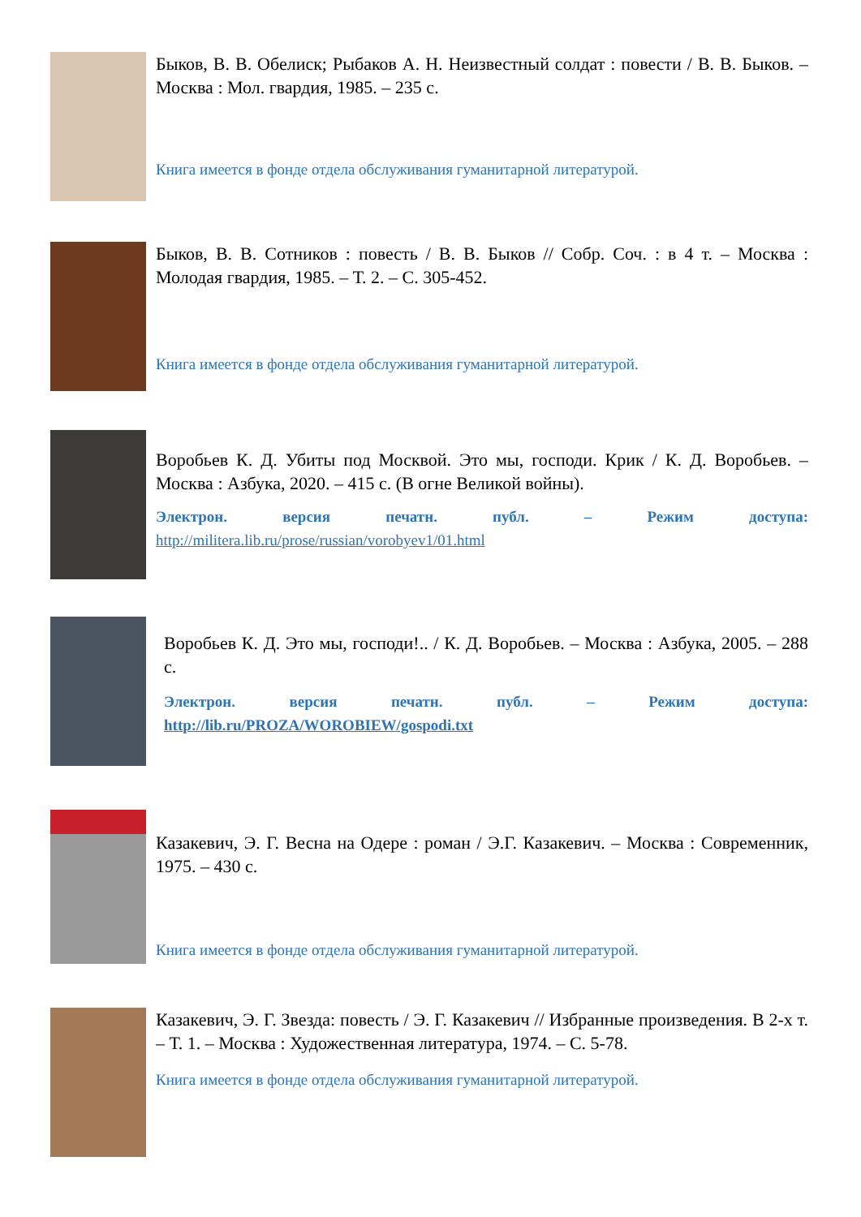Быков, В. В. Обелиск; Рыбаков А. Н. Неизвестный солдат : повести / В. В. Быков. – Москва : Мол. гвардия, 1985. – 235 с.
Книга имеется в фонде отдела обслуживания гуманитарной литературой.
Быков, В. В. Сотников : повесть / В. В. Быков // Собр. Соч. : в 4 т. – Москва : Молодая гвардия, 1985. – Т. 2. – С. 305-452.
Книга имеется в фонде отдела обслуживания гуманитарной литературой.
Воробьев К. Д. Убиты под Москвой. Это мы, господи. Крик / К. Д. Воробьев. – Москва : Азбука, 2020. – 415 с. (В огне Великой войны).
Электрон. версия печатн. публ. – Режим доступа:
http://militera.lib.ru/prose/russian/vorobyev1/01.html
Воробьев К. Д. Это мы, господи!.. / К. Д. Воробьев. – Москва : Азбука, 2005. – 288 с.
Электрон. версия печатн. публ. – Режим доступа:
http://lib.ru/PROZA/WOROBIEW/gospodi.txt
Казакевич, Э. Г. Весна на Одере : роман / Э.Г. Казакевич. – Москва : Современник, 1975. – 430 с.
Книга имеется в фонде отдела обслуживания гуманитарной литературой.
Казакевич, Э. Г. Звезда: повесть / Э. Г. Казакевич // Избранные произведения. В 2-х т. – Т. 1. – Москва : Художественная литература, 1974. – С. 5-78.
Книга имеется в фонде отдела обслуживания гуманитарной литературой.